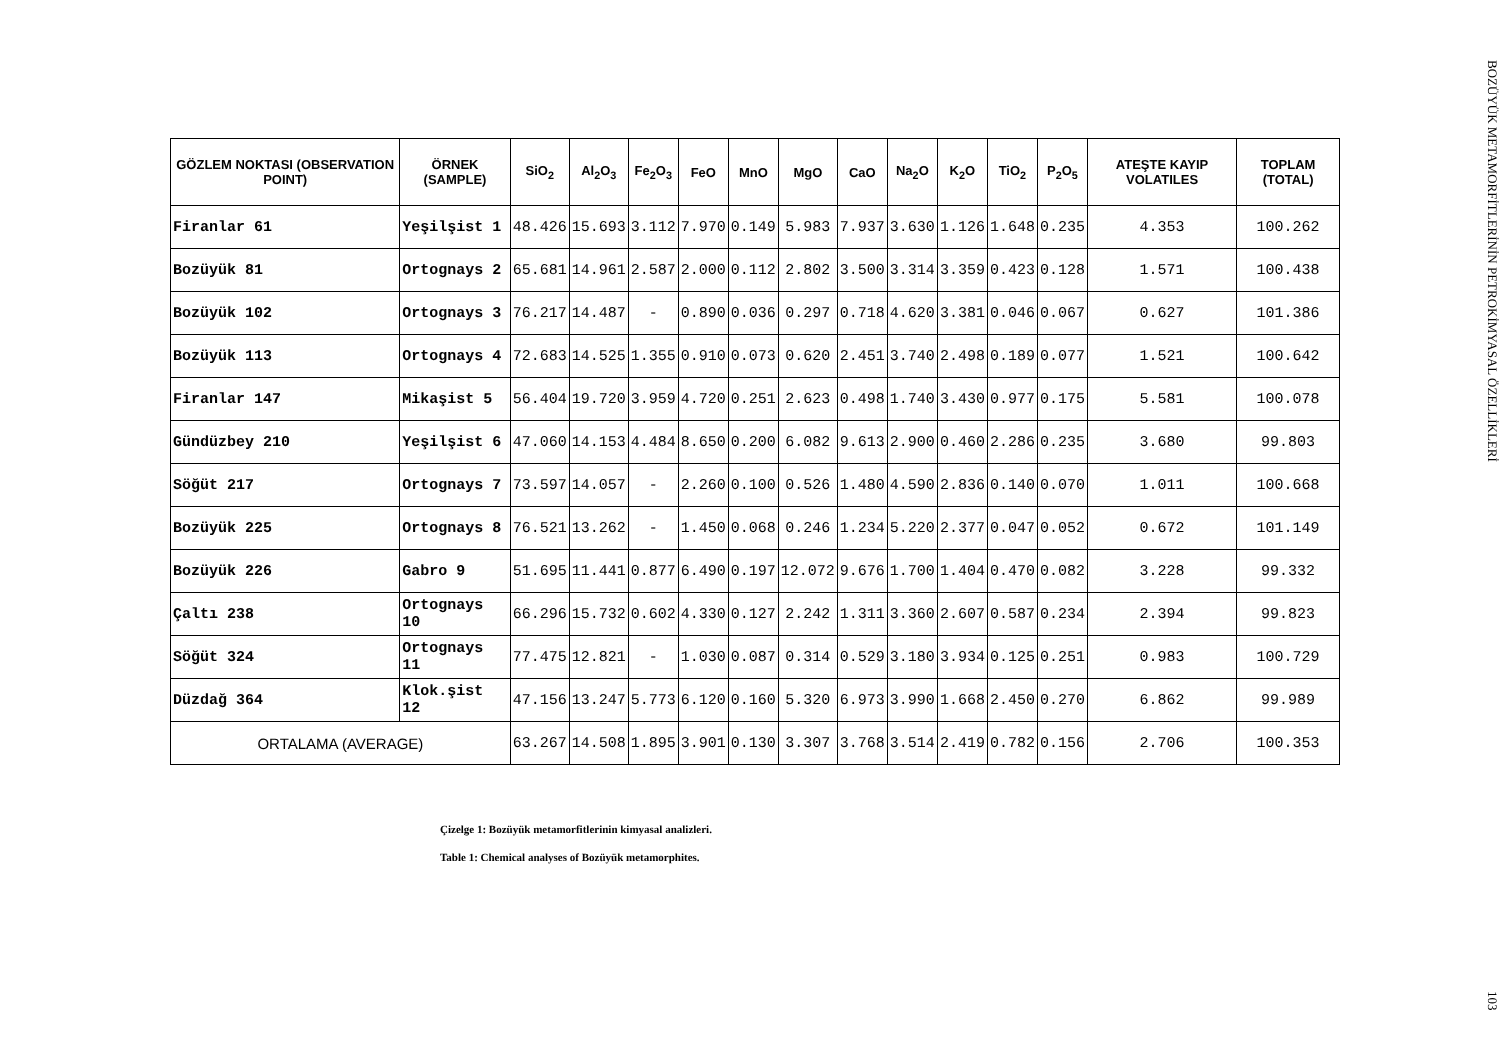| GÖZLEM NOKTASI (OBSERVATION POINT) | ÖRNEK (SAMPLE) | SiO<sub>2</sub> | Al<sub>2</sub>O<sub>3</sub> | Fe<sub>2</sub>O<sub>3</sub> | FeO | MnO | MgO | CaO | Na<sub>2</sub>O | K<sub>2</sub>O | TiO<sub>2</sub> | P<sub>2</sub>O<sub>5</sub> | ATEŞTE KAYIP VOLATILES | TOPLAM (TOTAL) |
| --- | --- | --- | --- | --- | --- | --- | --- | --- | --- | --- | --- | --- | --- | --- |
| Firanlar 61 | Yeşilşist 1 | 48.426 | 15.693 | 3.112 | 7.970 | 0.149 | 5.983 | 7.937 | 3.630 | 1.126 | 1.648 | 0.235 | 4.353 | 100.262 |
| Bozüyük 81 | Ortognays 2 | 65.681 | 14.961 | 2.587 | 2.000 | 0.112 | 2.802 | 3.500 | 3.314 | 3.359 | 0.423 | 0.128 | 1.571 | 100.438 |
| Bozüyük 102 | Ortognays 3 | 76.217 | 14.487 | - | 0.890 | 0.036 | 0.297 | 0.718 | 4.620 | 3.381 | 0.046 | 0.067 | 0.627 | 101.386 |
| Bozüyük 113 | Ortognays 4 | 72.683 | 14.525 | 1.355 | 0.910 | 0.073 | 0.620 | 2.451 | 3.740 | 2.498 | 0.189 | 0.077 | 1.521 | 100.642 |
| Firanlar 147 | Mikaşist 5 | 56.404 | 19.720 | 3.959 | 4.720 | 0.251 | 2.623 | 0.498 | 1.740 | 3.430 | 0.977 | 0.175 | 5.581 | 100.078 |
| Gündüzbey 210 | Yeşilşist 6 | 47.060 | 14.153 | 4.484 | 8.650 | 0.200 | 6.082 | 9.613 | 2.900 | 0.460 | 2.286 | 0.235 | 3.680 | 99.803 |
| Söğüt 217 | Ortognays 7 | 73.597 | 14.057 | - | 2.260 | 0.100 | 0.526 | 1.480 | 4.590 | 2.836 | 0.140 | 0.070 | 1.011 | 100.668 |
| Bozüyük 225 | Ortognays 8 | 76.521 | 13.262 | - | 1.450 | 0.068 | 0.246 | 1.234 | 5.220 | 2.377 | 0.047 | 0.052 | 0.672 | 101.149 |
| Bozüyük 226 | Gabro 9 | 51.695 | 11.441 | 0.877 | 6.490 | 0.197 | 12.072 | 9.676 | 1.700 | 1.404 | 0.470 | 0.082 | 3.228 | 99.332 |
| Çaltı 238 | Ortognays 10 | 66.296 | 15.732 | 0.602 | 4.330 | 0.127 | 2.242 | 1.311 | 3.360 | 2.607 | 0.587 | 0.234 | 2.394 | 99.823 |
| Söğüt 324 | Ortognays 11 | 77.475 | 12.821 | - | 1.030 | 0.087 | 0.314 | 0.529 | 3.180 | 3.934 | 0.125 | 0.251 | 0.983 | 100.729 |
| Düzdağ 364 | Klok.şist 12 | 47.156 | 13.247 | 5.773 | 6.120 | 0.160 | 5.320 | 6.973 | 3.990 | 1.668 | 2.450 | 0.270 | 6.862 | 99.989 |
| ORTALAMA (AVERAGE) | | 63.267 | 14.508 | 1.895 | 3.901 | 0.130 | 3.307 | 3.768 | 3.514 | 2.419 | 0.782 | 0.156 | 2.706 | 100.353 |
Çizelge 1: Bozüyük metamorfitlerinin kimyasal analizleri.
Table 1: Chemical analyses of Bozüyük metamorphites.
BOZÜYÜK METAMORFİTLERİNİN PETROKİMYASAL ÖZELLİKLERİ 103